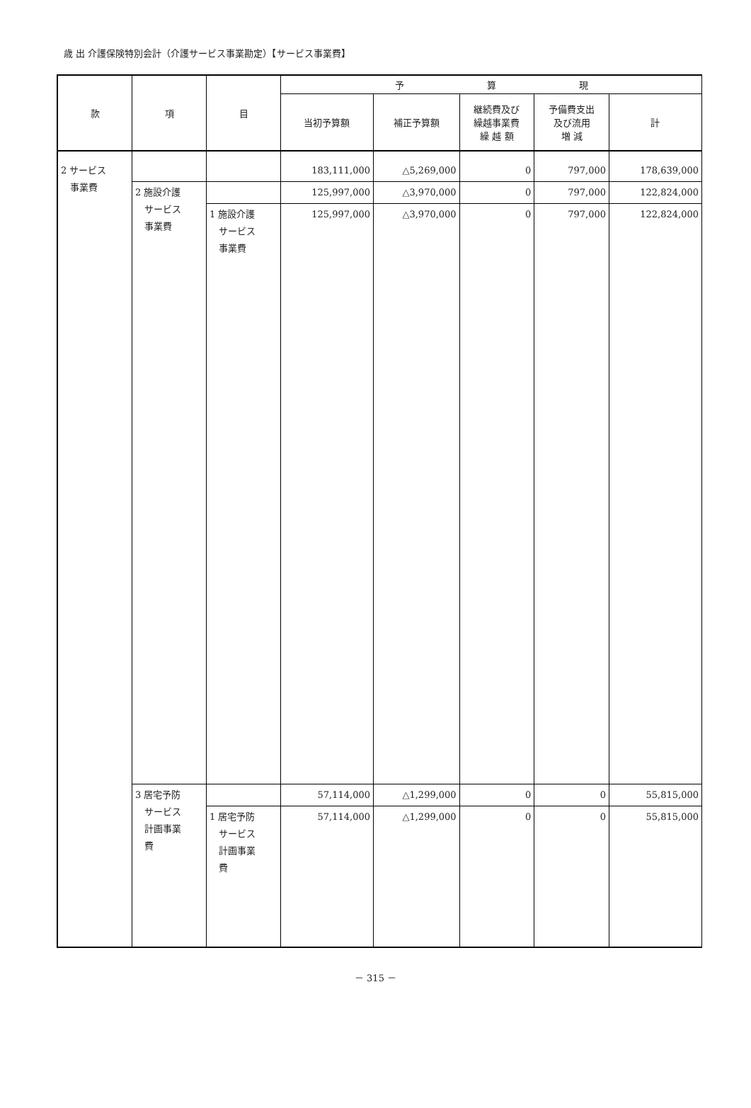歳 出 介護保険特別会計（介護サービス事業勘定）【サービス事業費】
| 款 | 項 | 目 | 予 算 現 | | | | |
| --- | --- | --- | --- | --- | --- | --- | --- |
| | | | 当初予算額 | 補正予算額 | 継続費及び 繰越事業費 繰 越 額 | 予備費支出 及び流用 増 減 | 計 |
| 2 サービス 事業費 | | | 183,111,000 | △5,269,000 | 0 | 797,000 | 178,639,000 |
| | 2 施設介護 サービス 事業費 | | 125,997,000 | △3,970,000 | 0 | 797,000 | 122,824,000 |
| | | 1 施設介護 サービス 事業費 | 125,997,000 | △3,970,000 | 0 | 797,000 | 122,824,000 |
| | 3 居宅予防 サービス 計画事業 費 | | 57,114,000 | △1,299,000 | 0 | 0 | 55,815,000 |
| | | 1 居宅予防 サービス 計画事業 費 | 57,114,000 | △1,299,000 | 0 | 0 | 55,815,000 |
－ 315 －